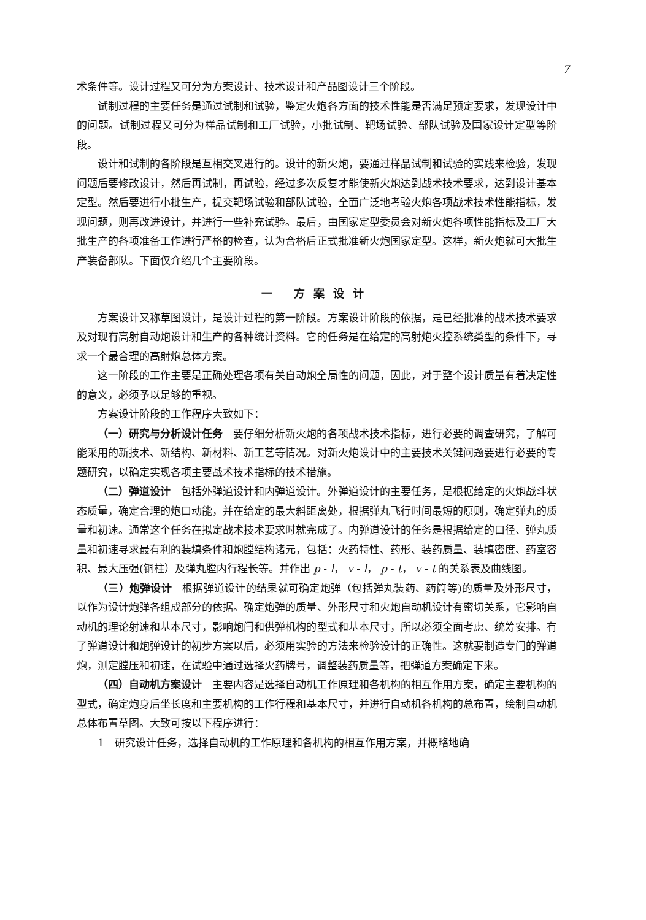7
术条件等。设计过程又可分为方案设计、技术设计和产品图设计三个阶段。
试制过程的主要任务是通过试制和试验，鉴定火炮各方面的技术性能是否满足预定要求，发现设计中的问题。试制过程又可分为样品试制和工厂试验，小批试制、靶场试验、部队试验及国家设计定型等阶段。
设计和试制的各阶段是互相交叉进行的。设计的新火炮，要通过样品试制和试验的实践来检验，发现问题后要修改设计，然后再试制，再试验，经过多次反复才能使新火炮达到战术技术要求，达到设计基本定型。然后要进行小批生产，提交靶场试验和部队试验，全面广泛地考验火炮各项战术技术性能指标，发现问题，则再改进设计，并进行一些补充试验。最后，由国家定型委员会对新火炮各项性能指标及工厂大批生产的各项准备工作进行严格的检查，认为合格后正式批准新火炮国家定型。这样，新火炮就可大批生产装备部队。下面仅介绍几个主要阶段。
一 方案设计
方案设计又称草图设计，是设计过程的第一阶段。方案设计阶段的依据，是已经批准的战术技术要求及对现有高射自动炮设计和生产的各种统计资料。它的任务是在给定的高射炮火控系统类型的条件下，寻求一个最合理的高射炮总体方案。
这一阶段的工作主要是正确处理各项有关自动炮全局性的问题，因此，对于整个设计质量有着决定性的意义，必须予以足够的重视。
方案设计阶段的工作程序大致如下：
（一）研究与分析设计任务　要仔细分析新火炮的各项战术技术指标，进行必要的调查研究，了解可能采用的新技术、新结构、新材料、新工艺等情况。对新火炮设计中的主要技术关键问题要进行必要的专题研究，以确定实现各项主要战术技术指标的技术措施。
（二）弹道设计　包括外弹道设计和内弹道设计。外弹道设计的主要任务，是根据给定的火炮战斗状态质量，确定合理的炮口动能，并在给定的最大斜距离处，根据弹丸飞行时间最短的原则，确定弹丸的质量和初速。通常这个任务在拟定战术技术要求时就完成了。内弹道设计的任务是根据给定的口径、弹丸质量和初速寻求最有利的装填条件和炮膛结构诸元，包括：火药特性、药形、装药质量、装填密度、药室容积、最大压强(铜柱）及弹丸膛内行程长等。并作出 p - l， v - l， p - t， v - t 的关系表及曲线图。
（三）炮弹设计　根据弹道设计的结果就可确定炮弹（包括弹丸装药、药筒等)的质量及外形尺寸，以作为设计炮弹各组成部分的依据。确定炮弹的质量、外形尺寸和火炮自动机设计有密切关系，它影响自动机的理论射速和基本尺寸，影响炮闩和供弹机构的型式和基本尺寸，所以必须全面考虑、统筹安排。有了弹道设计和炮弹设计的初步方案以后，必须用实验的方法来检验设计的正确性。这就要制造专门的弹道炮，测定膛压和初速，在试验中通过选择火药牌号，调整装药质量等，把弹道方案确定下来。
（四）自动机方案设计　主要内容是选择自动机工作原理和各机构的相互作用方案，确定主要机构的型式，确定炮身后坐长度和主要机构的工作行程和基本尺寸，并进行自动机各机构的总布置，绘制自动机总体布置草图。大致可按以下程序进行：
1　研究设计任务，选择自动机的工作原理和各机构的相互作用方案，并概略地确